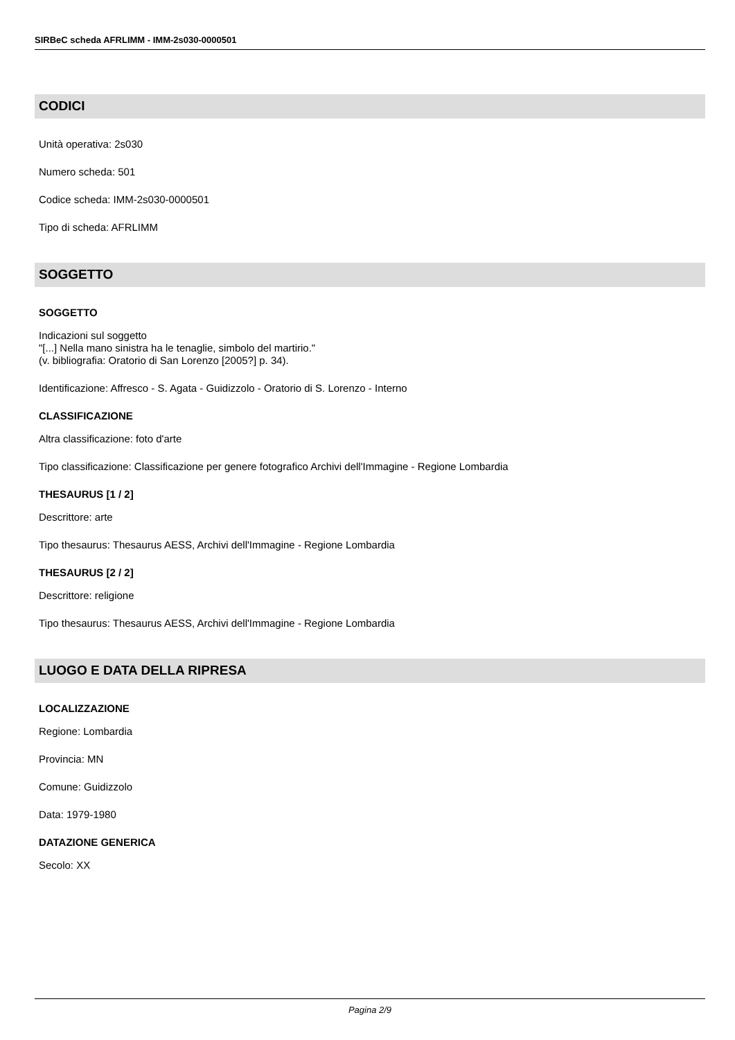SIRBeC scheda AFRLIMM - IMM-2s030-0000501
CODICI
Unità operativa: 2s030
Numero scheda: 501
Codice scheda: IMM-2s030-0000501
Tipo di scheda: AFRLIMM
SOGGETTO
SOGGETTO
Indicazioni sul soggetto
"[...] Nella mano sinistra ha le tenaglie, simbolo del martirio."
(v. bibliografia: Oratorio di San Lorenzo [2005?] p. 34).
Identificazione: Affresco - S. Agata - Guidizzolo - Oratorio di S. Lorenzo - Interno
CLASSIFICAZIONE
Altra classificazione: foto d'arte
Tipo classificazione: Classificazione per genere fotografico Archivi dell'Immagine - Regione Lombardia
THESAURUS [1 / 2]
Descrittore: arte
Tipo thesaurus: Thesaurus AESS, Archivi dell'Immagine - Regione Lombardia
THESAURUS [2 / 2]
Descrittore: religione
Tipo thesaurus: Thesaurus AESS, Archivi dell'Immagine - Regione Lombardia
LUOGO E DATA DELLA RIPRESA
LOCALIZZAZIONE
Regione: Lombardia
Provincia: MN
Comune: Guidizzolo
Data: 1979-1980
DATAZIONE GENERICA
Secolo: XX
Pagina 2/9